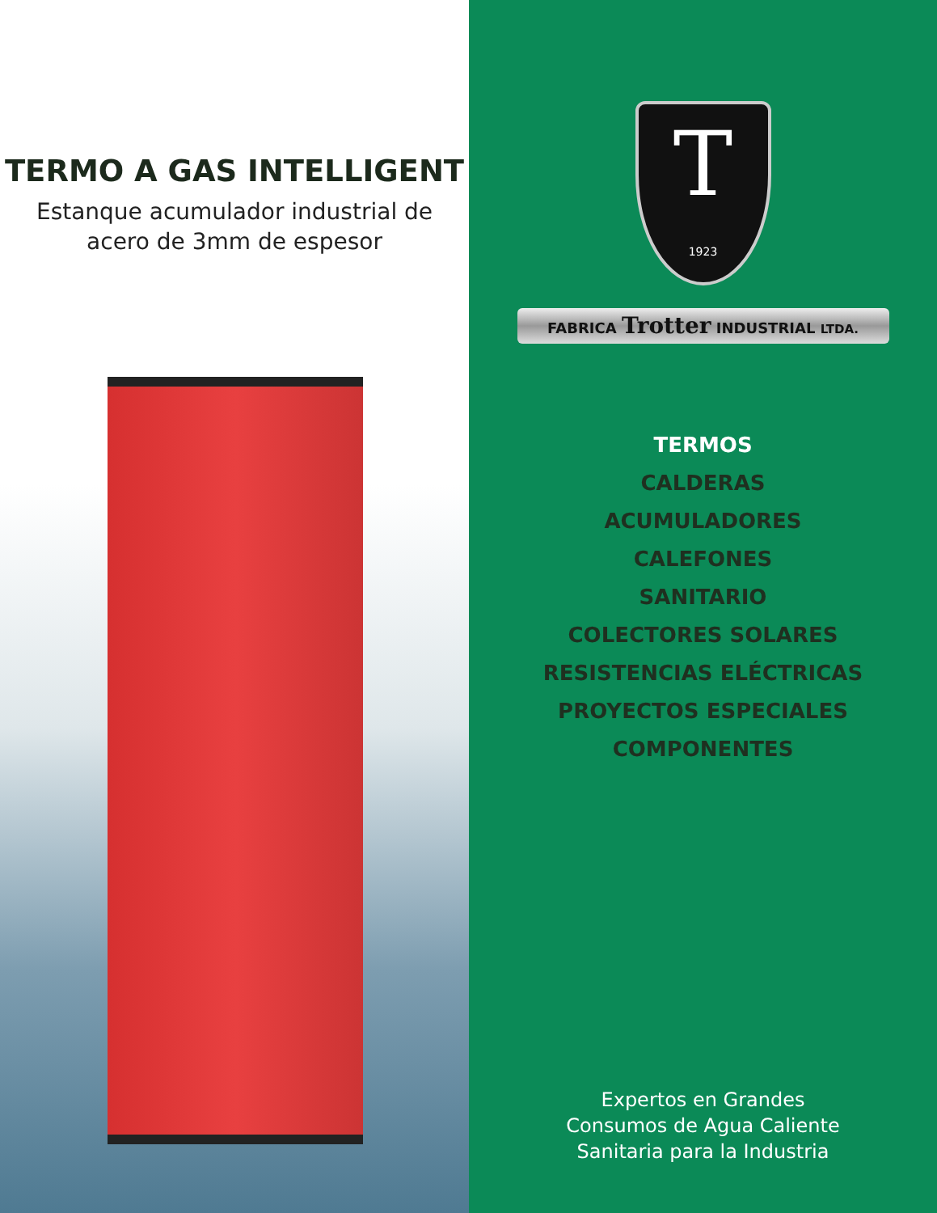TERMO A GAS INTELLIGENT
Estanque acumulador industrial de
acero de 3mm de espesor
T
1923
FABRICA Trotter INDUSTRIAL LTDA.
TERMOS
CALDERAS
ACUMULADORES
CALEFONES
SANITARIO
COLECTORES SOLARES
RESISTENCIAS ELÉCTRICAS
PROYECTOS ESPECIALES
COMPONENTES
Expertos en Grandes
Consumos de Agua Caliente
Sanitaria para la Industria